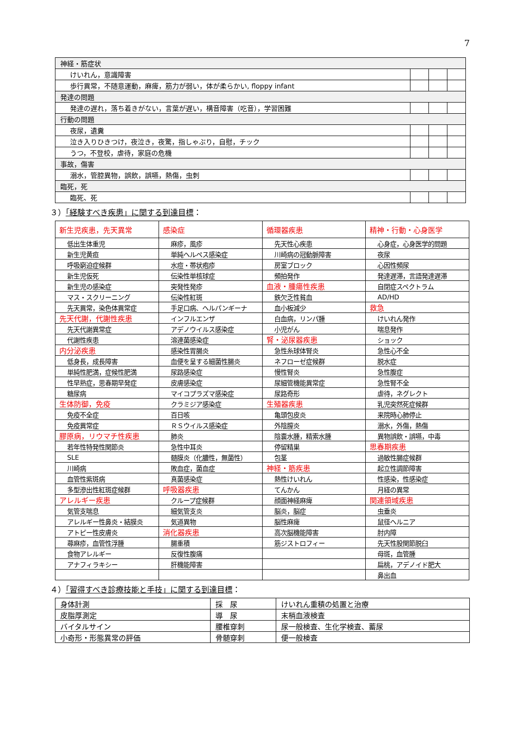7
| 神経・筋症状 | | | |
| けいれん，意識障害 | | | |
| 歩行異常，不随意運動，麻痺，筋力が弱い，体が柔らかい, floppy infant | | | |
| 発達の問題 | | | |
| 発達の遅れ，落ち着きがない，言葉が遅い，構音障害（吃音），学習困難 | | | |
| 行動の問題 | | | |
| 夜尿，遺糞 | | | |
| 泣き入りひきつけ，夜泣き，夜驚，指しゃぶり，自慰，チック | | | |
| うつ，不登校，虐待，家庭の危機 | | | |
| 事故，傷害 | | | |
| 溺水，管腔異物，誤飲，誤嚥，熱傷，虫刺 | | | |
| 臨死，死 | | | |
| 臨死、死 | | | |
３）「経験すべき疾患」に関する到達目標：
| 新生児疾患，先天異常 | 感染症 | 循環器疾患 | 精神・行動・心身医学 |
| 低出生体重児 | 麻疹，風疹 | 先天性心疾患 | 心身症，心身医学的問題 |
| 新生児黄疸 | 単純ヘルペス感染症 | 川崎病の冠動脈障害 | 夜尿 |
| 呼吸窮迫症候群 | 水痘・帯状疱疹 | 房室ブロック | 心因性頻尿 |
| 新生児仮死 | 伝染性単核球症 | 頻拍発作 | 発達遅滞，言語発達遅滞 |
| 新生児の感染症 | 突発性発疹 | 血液・腫瘍性疾患 | 自閉症スペクトラム |
| マス・スクリーニング | 伝染性紅斑 | 鉄欠乏性貧血 | AD/HD |
| 先天異常，染色体異常症 | 手足口病、ヘルパンギーナ | 血小板減少 | 救急 |
| 先天代謝，代謝性疾患 | インフルエンザ | 白血病，リンパ腫 | けいれん発作 |
| 先天代謝異常症 | アデノウイルス感染症 | 小児がん | 喘息発作 |
| 代謝性疾患 | 溶連菌感染症 | 腎・泌尿器疾患 | ショック |
| 内分泌疾患 | 感染性胃腸炎 | 急性糸球体腎炎 | 急性心不全 |
| 低身長，成長障害 | 血便を呈する細菌性腸炎 | ネフローゼ症候群 | 脱水症 |
| 単純性肥満，症候性肥満 | 尿路感染症 | 慢性腎炎 | 急性腹症 |
| 性早熟症，思春期早発症 | 皮膚感染症 | 尿細管機能異常症 | 急性腎不全 |
| 糖尿病 | マイコプラズマ感染症 | 尿路奇形 | 虐待，ネグレクト |
| 生体防御，免疫 | クラミジア感染症 | 生殖器疾患 | 乳児突然死症候群 |
| 免疫不全症 | 百日咳 | 亀頭包皮炎 | 来院時心肺停止 |
| 免疫異常症 | ＲＳウイルス感染症 | 外陰膣炎 | 溺水，外傷，熱傷 |
| 膠原病，リウマチ性疾患 | 肺炎 | 陰嚢水腫，精索水腫 | 異物誤飲・誤嚥，中毒 |
| 若年性特発性関節炎 | 急性中耳炎 | 停留精巣 | 思春期疾患 |
| SLE | 髄膜炎（化膿性，無菌性） | 包茎 | 過敏性腸症候群 |
| 川崎病 | 敗血症，菌血症 | 神経・筋疾患 | 起立性調節障害 |
| 血管性紫斑病 | 真菌感染症 | 熱性けいれん | 性感染，性感染症 |
| 多型滲出性紅斑症候群 | 呼吸器疾患 | てんかん | 月経の異常 |
| アレルギー疾患 | クループ症候群 | 顔面神経麻痺 | 関連領域疾患 |
| 気管支喘息 | 細気管支炎 | 脳炎，脳症 | 虫垂炎 |
| アレルギー性鼻炎・結膜炎 | 気道異物 | 脳性麻痺 | 鼠径ヘルニア |
| アトピー性皮膚炎 | 消化器疾患 | 高次脳機能障害 | 肘内障 |
| 蕁麻疹，血管性浮腫 | 腸重積 | 筋ジストロフィー | 先天性股関節脱臼 |
| 食物アレルギー | 反復性腹痛 | | 母斑，血管腫 |
| アナフィラキシー | 肝機能障害 | | 扁桃，アデノイド肥大 |
| | | | 鼻出血 |
４）「習得すべき診療技能と手技」に関する到達目標：
| 身体計測 | 採 尿 | けいれん重積の処置と治療 |
| 皮脂厚測定 | 導 尿 | 末梢血液検査 |
| バイタルサイン | 腰椎穿刺 | 尿一般検査、生化学検査、蓄尿 |
| 小奇形・形態異常の評価 | 骨髄穿刺 | 便一般検査 |